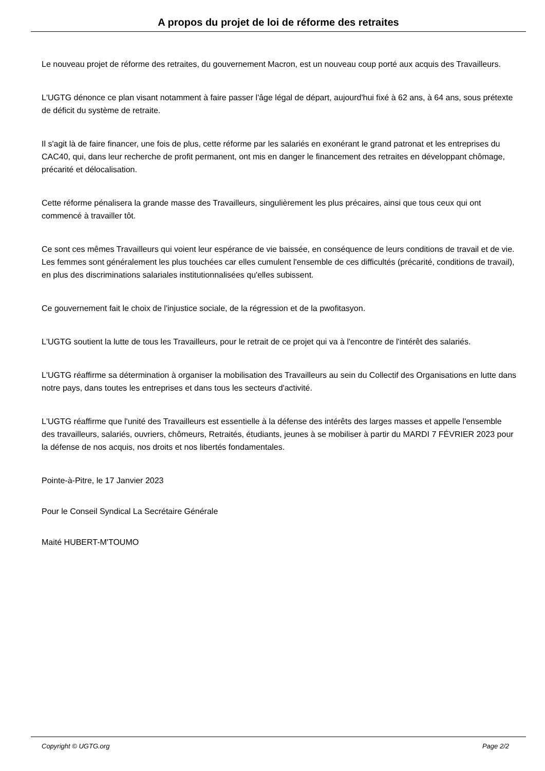A propos du projet de loi de réforme des retraites
Le nouveau projet de réforme des retraites, du gouvernement Macron, est un nouveau coup porté aux acquis des Travailleurs.
L'UGTG dénonce ce plan visant notamment à faire passer l'âge légal de départ, aujourd'hui fixé à 62 ans, à 64 ans, sous prétexte de déficit du système de retraite.
Il s'agit là de faire financer, une fois de plus, cette réforme par les salariés en exonérant le grand patronat et les entreprises du CAC40, qui, dans leur recherche de profit permanent, ont mis en danger le financement des retraites en développant chômage, précarité et délocalisation.
Cette réforme pénalisera la grande masse des Travailleurs, singulièrement les plus précaires, ainsi que tous ceux qui ont commencé à travailler tôt.
Ce sont ces mêmes Travailleurs qui voient leur espérance de vie baissée, en conséquence de leurs conditions de travail et de vie. Les femmes sont généralement les plus touchées car elles cumulent l'ensemble de ces difficultés (précarité, conditions de travail), en plus des discriminations salariales institutionnalisées qu'elles subissent.
Ce gouvernement fait le choix de l'injustice sociale, de la régression et de la pwofitasyon.
L'UGTG soutient la lutte de tous les Travailleurs, pour le retrait de ce projet qui va à l'encontre de l'intérêt des salariés.
L'UGTG réaffirme sa détermination à organiser la mobilisation des Travailleurs au sein du Collectif des Organisations en lutte dans notre pays, dans toutes les entreprises et dans tous les secteurs d'activité.
L'UGTG réaffirme que l'unité des Travailleurs est essentielle à la défense des intérêts des larges masses et appelle l'ensemble des travailleurs, salariés, ouvriers, chômeurs, Retraités, étudiants, jeunes à se mobiliser à partir du MARDI 7 FÉVRIER 2023 pour la défense de nos acquis, nos droits et nos libertés fondamentales.
Pointe-à-Pitre, le 17 Janvier 2023
Pour le Conseil Syndical La Secrétaire Générale
Maité HUBERT-M'TOUMO
Copyright © UGTG.org Page 2/2